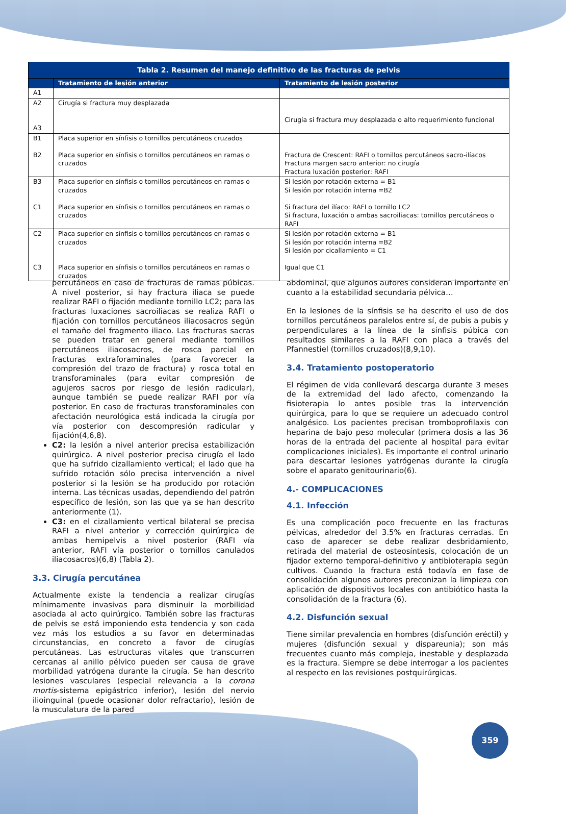| Tabla 2. Resumen del manejo definitivo de las fracturas de pelvis | | |
| --- | --- | --- |
| | Tratamiento de lesión anterior | Tratamiento de lesión posterior |
| A1 | | |
| A2 A3 | Cirugía si fractura muy desplazada | Cirugía si fractura muy desplazada o alto requerimiento funcional |
| B1 B2 | Placa superior en sínfisis o tornillos percutáneos cruzados Placa superior en sínfisis o tornillos percutáneos en ramas o cruzados | Fractura de Crescent: RAFI o tornillos percutáneos sacro-ilíacos Fractura margen sacro anterior: no cirugía Fractura luxación posterior: RAFI |
| B3 C1 | Placa superior en sínfisis o tornillos percutáneos en ramas o cruzados Placa superior en sínfisis o tornillos percutáneos en ramas o cruzados | Si lesión por rotación externa = B1 Si lesión por rotación interna =B2 Si fractura del ilíaco: RAFI o tornillo LC2 Si fractura, luxación o ambas sacroiliacas: tornillos percutáneos o RAFI |
| C2 C3 | Placa superior en sínfisis o tornillos percutáneos en ramas o cruzados Placa superior en sínfisis o tornillos percutáneos en ramas o cruzados | Si lesión por rotación externa = B1 Si lesión por rotación interna =B2 Si lesión por cicallamiento = C1 Igual que C1 |
percutáneos en caso de fracturas de ramas púbicas. A nivel posterior, si hay fractura iliaca se puede realizar RAFI o fijación mediante tornillo LC2; para las fracturas luxaciones sacroiliacas se realiza RAFI o fijación con tornillos percutáneos iliacosacros según el tamaño del fragmento iliaco. Las fracturas sacras se pueden tratar en general mediante tornillos percutáneos iliacosacros, de rosca parcial en fracturas extraforaminales (para favorecer la compresión del trazo de fractura) y rosca total en transforaminales (para evitar compresión de agujeros sacros por riesgo de lesión radicular), aunque también se puede realizar RAFI por vía posterior. En caso de fracturas transforaminales con afectación neurológica está indicada la cirugía por vía posterior con descompresión radicular y fijación(4,6,8).
C2: la lesión a nivel anterior precisa estabilización quirúrgica. A nivel posterior precisa cirugía el lado que ha sufrido cizallamiento vertical; el lado que ha sufrido rotación sólo precisa intervención a nivel posterior si la lesión se ha producido por rotación interna. Las técnicas usadas, dependiendo del patrón específico de lesión, son las que ya se han descrito anteriormente (1).
C3: en el cizallamiento vertical bilateral se precisa RAFI a nivel anterior y corrección quirúrgica de ambas hemipelvis a nivel posterior (RAFI vía anterior, RAFI vía posterior o tornillos canulados iliacosacros)(6,8) (Tabla 2).
3.3. Cirugía percutánea
Actualmente existe la tendencia a realizar cirugías mínimamente invasivas para disminuir la morbilidad asociada al acto quirúrgico. También sobre las fracturas de pelvis se está imponiendo esta tendencia y son cada vez más los estudios a su favor en determinadas circunstancias, en concreto a favor de cirugías percutáneas. Las estructuras vitales que transcurren cercanas al anillo pélvico pueden ser causa de grave morbilidad yatrógena durante la cirugía. Se han descrito lesiones vasculares (especial relevancia a la corona mortis-sistema epigástrico inferior), lesión del nervio ilioinguinal (puede ocasionar dolor refractario), lesión de la musculatura de la pared
abdominal, que algunos autores consideran importante en cuanto a la estabilidad secundaria pélvica…
En la lesiones de la sínfisis se ha descrito el uso de dos tornillos percutáneos paralelos entre sí, de pubis a pubis y perpendiculares a la línea de la sínfisis púbica con resultados similares a la RAFI con placa a través del Pfannestiel (tornillos cruzados)(8,9,10).
3.4. Tratamiento postoperatorio
El régimen de vida conllevará descarga durante 3 meses de la extremidad del lado afecto, comenzando la fisioterapia lo antes posible tras la intervención quirúrgica, para lo que se requiere un adecuado control analgésico. Los pacientes precisan tromboprofilaxis con heparina de bajo peso molecular (primera dosis a las 36 horas de la entrada del paciente al hospital para evitar complicaciones iniciales). Es importante el control urinario para descartar lesiones yatrógenas durante la cirugía sobre el aparato genitourinario(6).
4.- COMPLICACIONES
4.1. Infección
Es una complicación poco frecuente en las fracturas pélvicas, alrededor del 3.5% en fracturas cerradas. En caso de aparecer se debe realizar desbridamiento, retirada del material de osteosíntesis, colocación de un fijador externo temporal-definitivo y antibioterapia según cultivos. Cuando la fractura está todavía en fase de consolidación algunos autores preconizan la limpieza con aplicación de dispositivos locales con antibiótico hasta la consolidación de la fractura (6).
4.2. Disfunción sexual
Tiene similar prevalencia en hombres (disfunción eréctil) y mujeres (disfunción sexual y dispareunia); son más frecuentes cuanto más compleja, inestable y desplazada es la fractura. Siempre se debe interrogar a los pacientes al respecto en las revisiones postquirúrgicas.
359